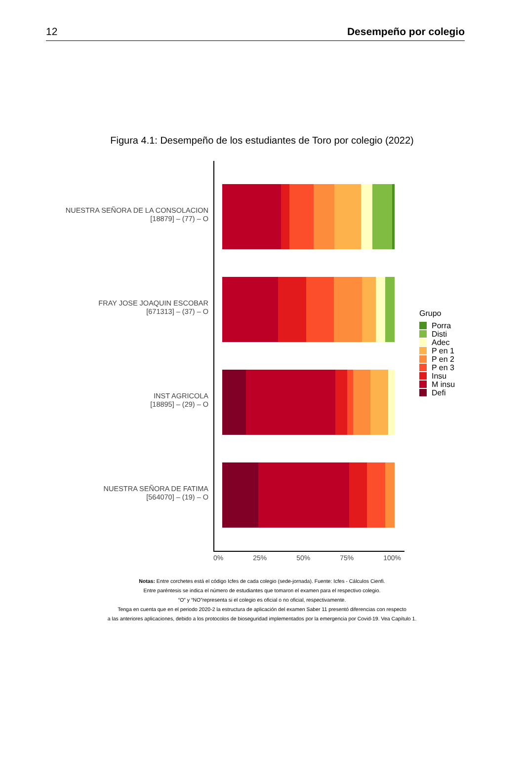12 Desempeño por colegio
Figura 4.1: Desempeño de los estudiantes de Toro por colegio (2022)
NUESTRA SEÑORA DE LA CONSOLACION
[18879] – (77) – O
FRAY JOSE JOAQUIN ESCOBAR
[671313] – (37) – O
INST AGRICOLA
[18895] – (29) – O
NUESTRA SEÑORA DE FATIMA
[564070] – (19) – O
Grupo
Porra
Disti
Adec
P en 1
P en 2
P en 3
Insu
M insu
Defi
0% 25% 50% 75% 100%
Notas: Entre corchetes está el código Icfes de cada colegio (sede-jornada). Fuente: Icfes - Cálculos Cienfi.
Entre paréntesis se indica el número de estudiantes que tomaron el examen para el respectivo colegio.
“O” y “NO”representa si el colegio es oficial o no oficial, respectivamente.
Tenga en cuenta que en el periodo 2020-2 la estructura de aplicación del examen Saber 11 presentó diferencias con respecto
a las anteriores aplicaciones, debido a los protocolos de bioseguridad implementados por la emergencia por Covid-19. Vea Capítulo 1.